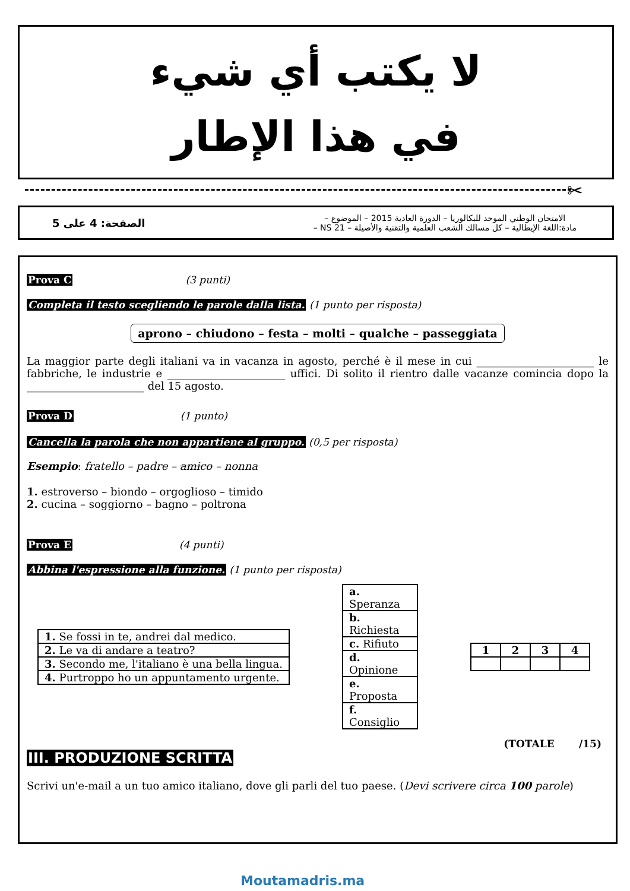لا يكتب أي شيء
في هذا الإطار
✂
الصفحة: 4 على 5 الامتحان الوطني الموحد للبكالوريا – الدورة العادية 2015 – الموضوع –
مادة:اللغة الإيطالية – كل مسالك الشعب العلمية والتقنية والأصيلة – NS 21 –
Prova C (3 punti)
Completa il testo scegliendo le parole dalla lista. (1 punto per risposta)
aprono – chiudono – festa – molti – qualche – passeggiata
La maggior parte degli italiani va in vacanza in agosto, perché è il mese in cui ______________________ le fabbriche, le industrie e ______________________ uffici. Di solito il rientro dalle vacanze comincia dopo la ______________________ del 15 agosto.
Prova D (1 punto)
Cancella la parola che non appartiene al gruppo. (0,5 per risposta)
Esempio: fratello – padre – amico – nonna
1. estroverso – biondo – orgoglioso – timido
2. cucina – soggiorno – bagno – poltrona
Prova E (4 punti)
Abbina l'espressione alla funzione. (1 punto per risposta)
| 1. Se fossi in te, andrei dal medico. |
| 2. Le va di andare a teatro? |
| 3. Secondo me, l'italiano è una bella lingua. |
| 4. Purtroppo ho un appuntamento urgente. |
| a. Speranza |
| b. Richiesta |
| c. Rifiuto |
| d. Opinione |
| e. Proposta |
| f. Consiglio |
| 1 | 2 | 3 | 4 |
(TOTALE /15)
III. PRODUZIONE SCRITTA
Scrivi un'e-mail a un tuo amico italiano, dove gli parli del tuo paese. (Devi scrivere circa 100 parole)
Moutamadris.ma